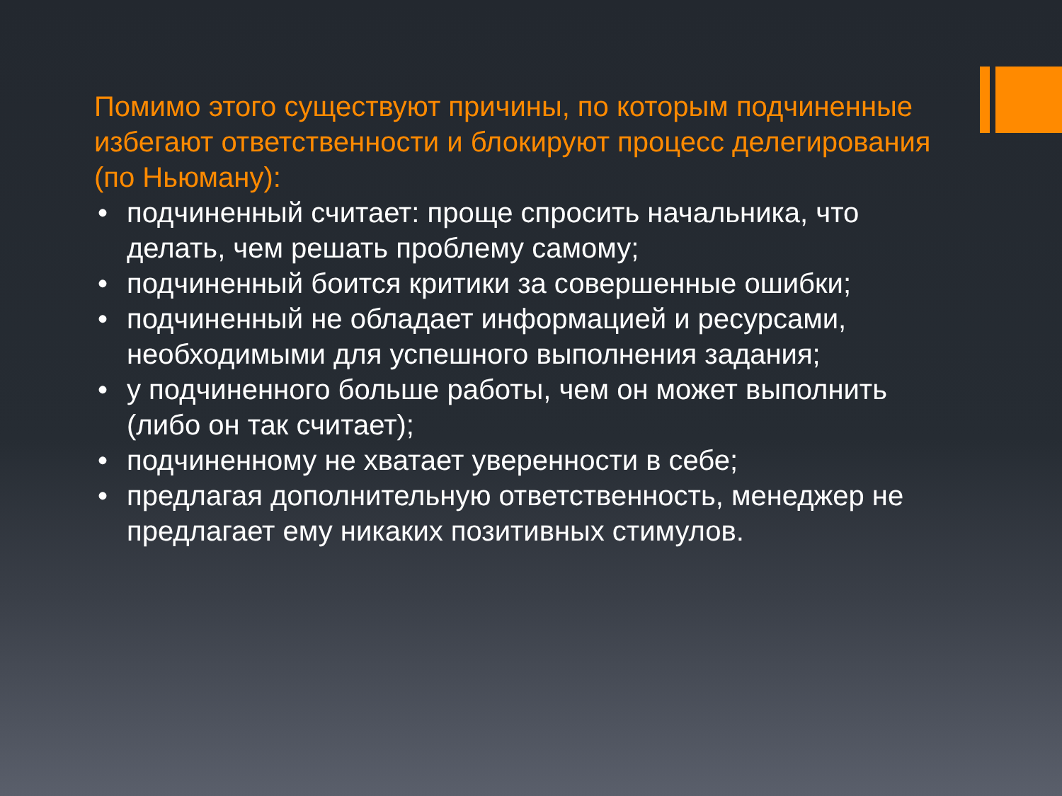Помимо этого существуют причины, по которым подчиненные избегают ответственности и блокируют процесс делегирования (по Ньюману):
• подчиненный считает: проще спросить начальника, что делать, чем решать проблему самому;
• подчиненный боится критики за совершенные ошибки;
• подчиненный не обладает информацией и ресурсами, необходимыми для успешного выполнения задания;
• у подчиненного больше работы, чем он может выполнить (либо он так считает);
• подчиненному не хватает уверенности в себе;
• предлагая дополнительную ответственность, менеджер не предлагает ему никаких позитивных стимулов.